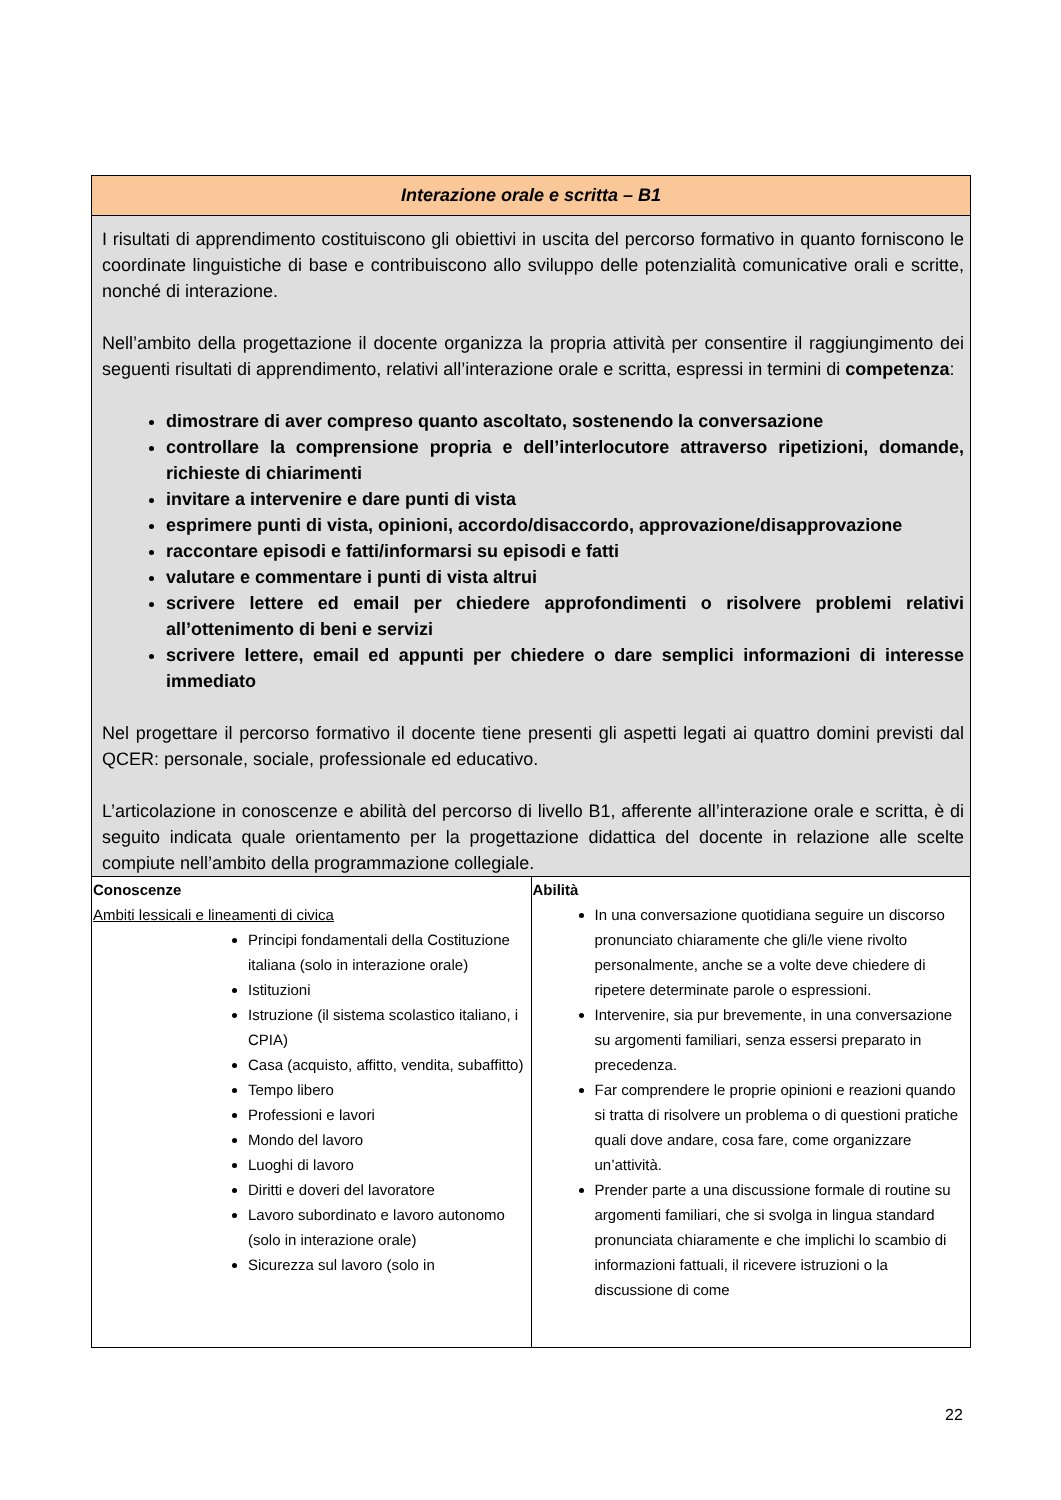| Interazione orale e scritta – B1 | |
| I risultati di apprendimento costituiscono gli obiettivi in uscita del percorso formativo in quanto forniscono le coordinate linguistiche di base e contribuiscono allo sviluppo delle potenzialità comunicative orali e scritte, nonché di interazione. Nell’ambito della progettazione il docente organizza la propria attività per consentire il raggiungimento dei seguenti risultati di apprendimento, relativi all’interazione orale e scritta, espressi in termini di competenza : dimostrare di aver compreso quanto ascoltato, sostenendo la conversazione controllare la comprensione propria e dell’interlocutore attraverso ripetizioni, domande, richieste di chiarimenti invitare a intervenire e dare punti di vista esprimere punti di vista, opinioni, accordo/disaccordo, approvazione/disapprovazione raccontare episodi e fatti/informarsi su episodi e fatti valutare e commentare i punti di vista altrui scrivere lettere ed email per chiedere approfondimenti o risolvere problemi relativi all’ottenimento di beni e servizi scrivere lettere, email ed appunti per chiedere o dare semplici informazioni di interesse immediato Nel progettare il percorso formativo il docente tiene presenti gli aspetti legati ai quattro domini previsti dal QCER: personale, sociale, professionale ed educativo. L’articolazione in conoscenze e abilità del percorso di livello B1, afferente all’interazione orale e scritta, è di seguito indicata quale orientamento per la progettazione didattica del docente in relazione alle scelte compiute nell’ambito della programmazione collegiale. | |
| Conoscenze Ambiti lessicali e lineamenti di civica Principi fondamentali della Costituzione italiana (solo in interazione orale) Istituzioni Istruzione (il sistema scolastico italiano, i CPIA) Casa (acquisto, affitto, vendita, subaffitto) Tempo libero Professioni e lavori Mondo del lavoro Luoghi di lavoro Diritti e doveri del lavoratore Lavoro subordinato e lavoro autonomo (solo in interazione orale) Sicurezza sul lavoro (solo in | Abilità In una conversazione quotidiana seguire un discorso pronunciato chiaramente che gli/le viene rivolto personalmente, anche se a volte deve chiedere di ripetere determinate parole o espressioni. Intervenire, sia pur brevemente, in una conversazione su argomenti familiari, senza essersi preparato in precedenza. Far comprendere le proprie opinioni e reazioni quando si tratta di risolvere un problema o di questioni pratiche quali dove andare, cosa fare, come organizzare un’attività. Prender parte a una discussione formale di routine su argomenti familiari, che si svolga in lingua standard pronunciata chiaramente e che implichi lo scambio di informazioni fattuali, il ricevere istruzioni o la discussione di come |
22